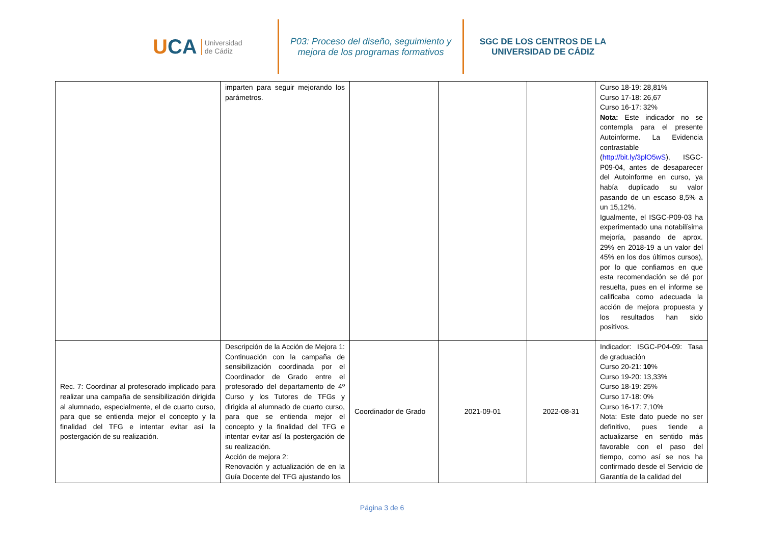U CA Universidad
de Cádiz
P03: Proceso del diseño, seguimiento y
mejora de los programas formativos
SGC DE LOS CENTROS DE LA
UNIVERSIDAD DE CÁDIZ
| | imparten para seguir mejorando los parámetros. | | | | Curso 18-19: 28,81% Curso 17-18: 26,67 Curso 16-17: 32% Nota: Este indicador no se contempla para el presente Autoinforme. La Evidencia contrastable ( http://bit.ly/3plO5wS ), ISGC-P09-04, antes de desaparecer del Autoinforme en curso, ya había duplicado su valor pasando de un escaso 8,5% a un 15,12%. Igualmente, el ISGC-P09-03 ha experimentado una notabilísima mejoría, pasando de aprox. 29% en 2018-19 a un valor del 45% en los dos últimos cursos), por lo que confiamos en que esta recomendación se dé por resuelta, pues en el informe se calificaba como adecuada la acción de mejora propuesta y los resultados han sido positivos. |
| Rec. 7: Coordinar al profesorado implicado para realizar una campaña de sensibilización dirigida al alumnado, especialmente, el de cuarto curso, para que se entienda mejor el concepto y la finalidad del TFG e intentar evitar así la postergación de su realización. | Descripción de la Acción de Mejora 1: Continuación con la campaña de sensibilización coordinada por el Coordinador de Grado entre el profesorado del departamento de 4º Curso y los Tutores de TFGs y dirigida al alumnado de cuarto curso, para que se entienda mejor el concepto y la finalidad del TFG e intentar evitar así la postergación de su realización. Acción de mejora 2: Renovación y actualización de en la Guía Docente del TFG ajustando los | Coordinador de Grado | 2021-09-01 | 2022-08-31 | Indicador: ISGC-P04-09: Tasa de graduación Curso 20-21: 10 % Curso 19-20: 13,33% Curso 18-19: 25% Curso 17-18: 0% Curso 16-17: 7,10% Nota: Este dato puede no ser definitivo, pues tiende a actualizarse en sentido más favorable con el paso del tiempo, como así se nos ha confirmado desde el Servicio de Garantía de la calidad del |
Página 3 de 6